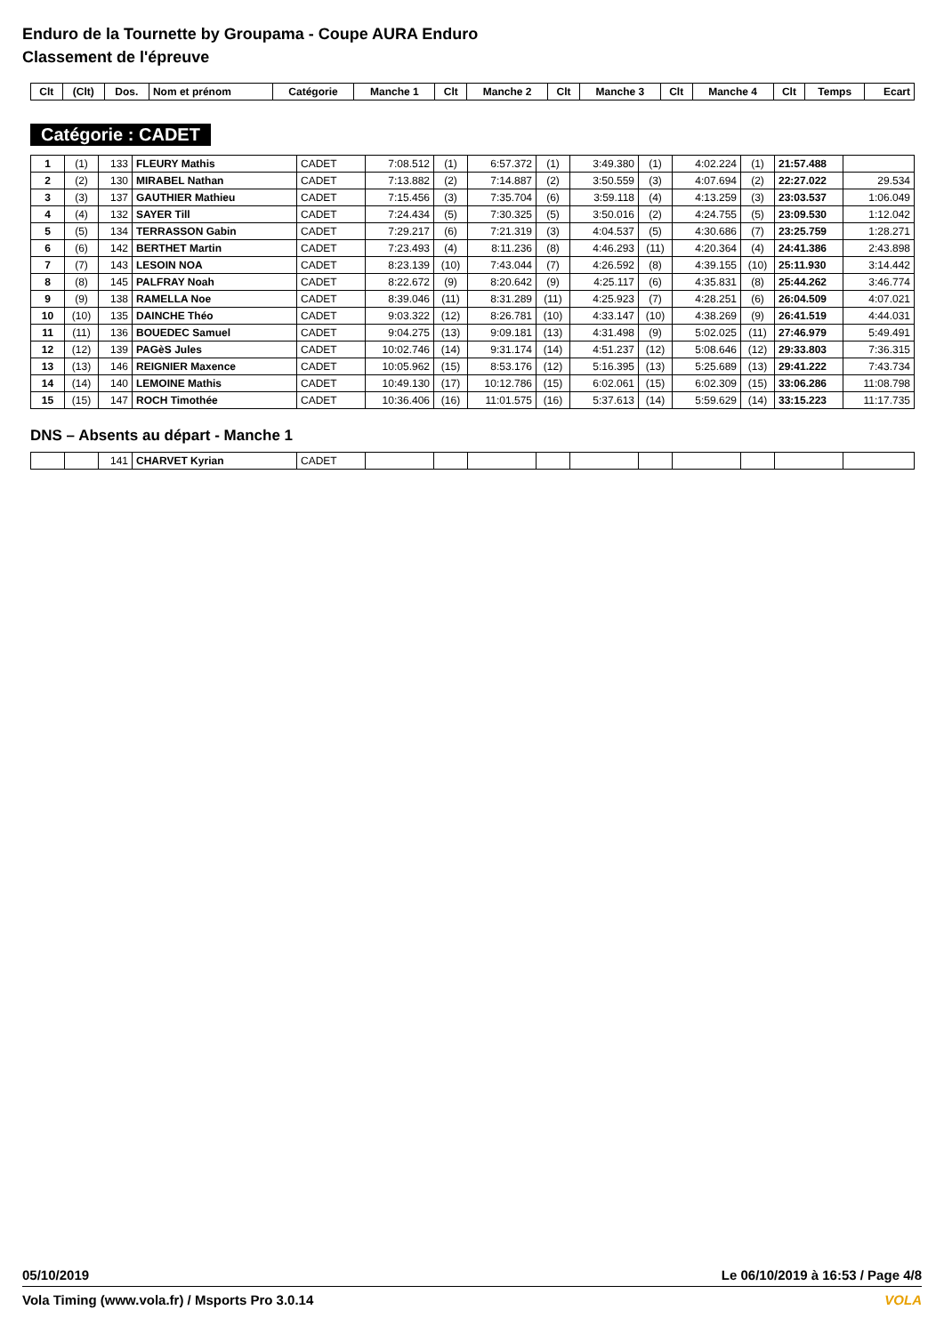Enduro de la Tournette by Groupama - Coupe AURA Enduro
Classement de l'épreuve
| Clt | (Clt) | Dos. | Nom et prénom | Catégorie | Manche 1 | Clt | Manche 2 | Clt | Manche 3 | Clt | Manche 4 | Clt | Temps | Ecart |
| --- | --- | --- | --- | --- | --- | --- | --- | --- | --- | --- | --- | --- | --- | --- |
Catégorie : CADET
| 1 | (1) | 133 | FLEURY Mathis | CADET | 7:08.512 | (1) | 6:57.372 | (1) | 3:49.380 | (1) | 4:02.224 | (1) | 21:57.488 | |
| 2 | (2) | 130 | MIRABEL Nathan | CADET | 7:13.882 | (2) | 7:14.887 | (2) | 3:50.559 | (3) | 4:07.694 | (2) | 22:27.022 | 29.534 |
| 3 | (3) | 137 | GAUTHIER Mathieu | CADET | 7:15.456 | (3) | 7:35.704 | (6) | 3:59.118 | (4) | 4:13.259 | (3) | 23:03.537 | 1:06.049 |
| 4 | (4) | 132 | SAYER Till | CADET | 7:24.434 | (5) | 7:30.325 | (5) | 3:50.016 | (2) | 4:24.755 | (5) | 23:09.530 | 1:12.042 |
| 5 | (5) | 134 | TERRASSON Gabin | CADET | 7:29.217 | (6) | 7:21.319 | (3) | 4:04.537 | (5) | 4:30.686 | (7) | 23:25.759 | 1:28.271 |
| 6 | (6) | 142 | BERTHET Martin | CADET | 7:23.493 | (4) | 8:11.236 | (8) | 4:46.293 | (11) | 4:20.364 | (4) | 24:41.386 | 2:43.898 |
| 7 | (7) | 143 | LESOIN NOA | CADET | 8:23.139 | (10) | 7:43.044 | (7) | 4:26.592 | (8) | 4:39.155 | (10) | 25:11.930 | 3:14.442 |
| 8 | (8) | 145 | PALFRAY Noah | CADET | 8:22.672 | (9) | 8:20.642 | (9) | 4:25.117 | (6) | 4:35.831 | (8) | 25:44.262 | 3:46.774 |
| 9 | (9) | 138 | RAMELLA Noe | CADET | 8:39.046 | (11) | 8:31.289 | (11) | 4:25.923 | (7) | 4:28.251 | (6) | 26:04.509 | 4:07.021 |
| 10 | (10) | 135 | DAINCHE Théo | CADET | 9:03.322 | (12) | 8:26.781 | (10) | 4:33.147 | (10) | 4:38.269 | (9) | 26:41.519 | 4:44.031 |
| 11 | (11) | 136 | BOUEDEC Samuel | CADET | 9:04.275 | (13) | 9:09.181 | (13) | 4:31.498 | (9) | 5:02.025 | (11) | 27:46.979 | 5:49.491 |
| 12 | (12) | 139 | PAGèS Jules | CADET | 10:02.746 | (14) | 9:31.174 | (14) | 4:51.237 | (12) | 5:08.646 | (12) | 29:33.803 | 7:36.315 |
| 13 | (13) | 146 | REIGNIER Maxence | CADET | 10:05.962 | (15) | 8:53.176 | (12) | 5:16.395 | (13) | 5:25.689 | (13) | 29:41.222 | 7:43.734 |
| 14 | (14) | 140 | LEMOINE Mathis | CADET | 10:49.130 | (17) | 10:12.786 | (15) | 6:02.061 | (15) | 6:02.309 | (15) | 33:06.286 | 11:08.798 |
| 15 | (15) | 147 | ROCH Timothée | CADET | 10:36.406 | (16) | 11:01.575 | (16) | 5:37.613 | (14) | 5:59.629 | (14) | 33:15.223 | 11:17.735 |
DNS – Absents au départ - Manche 1
| | | 141 | CHARVET Kyrian | CADET | | | | | | | | | | |
05/10/2019 Le 06/10/2019 à 16:53 / Page 4/8
Vola Timing (www.vola.fr) / Msports Pro 3.0.14 VOLA